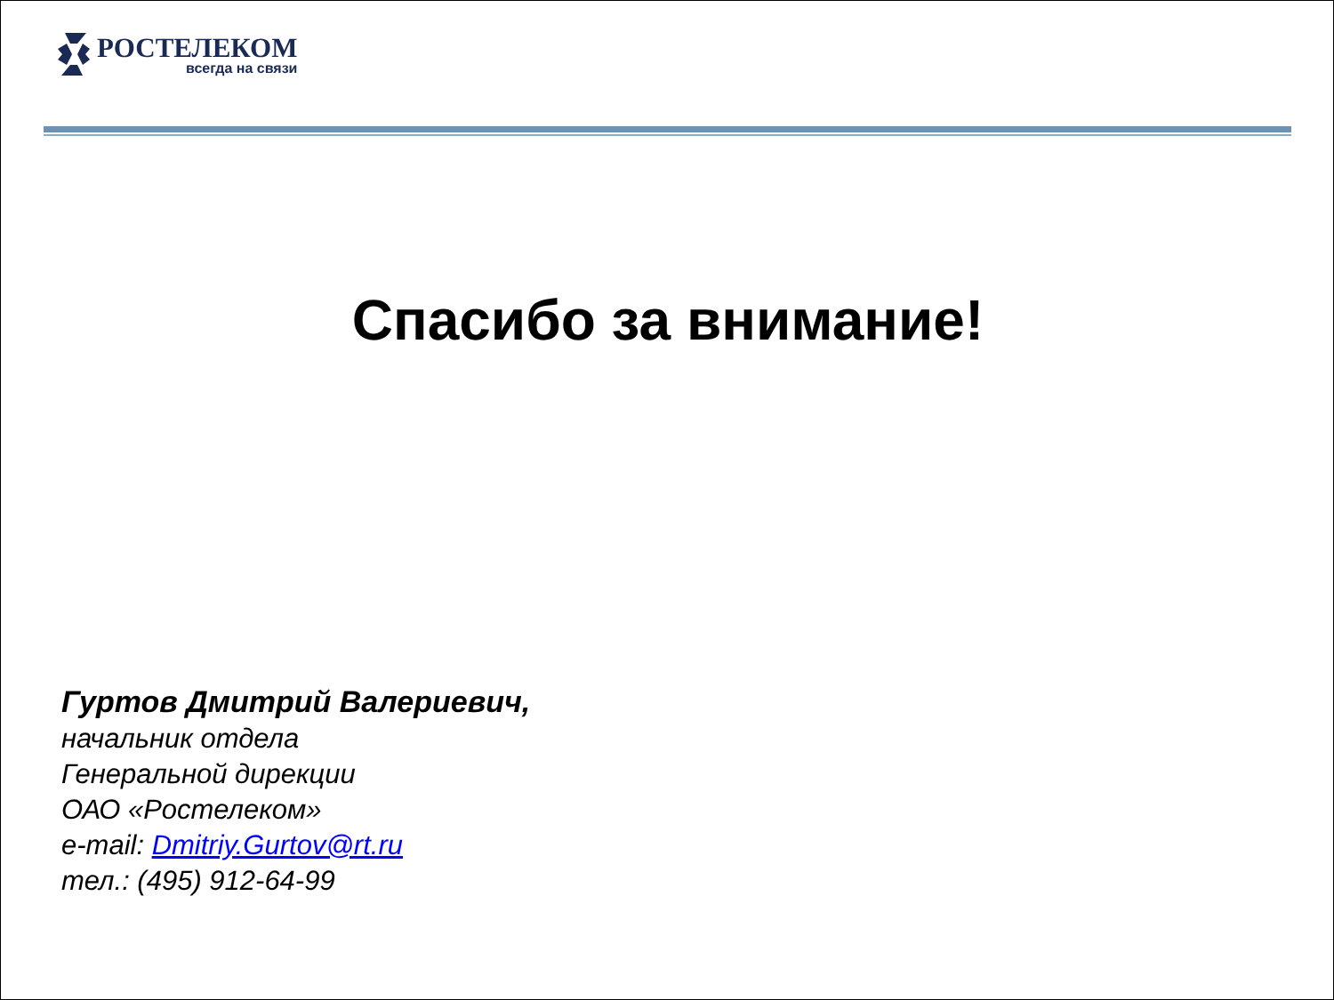РОСТЕЛЕКОМ
всегда на связи
Спасибо за внимание!
Гуртов Дмитрий Валериевич,
начальник отдела
Генеральной дирекции
ОАО «Ростелеком»
e-mail: Dmitriy.Gurtov@rt.ru
тел.: (495) 912-64-99